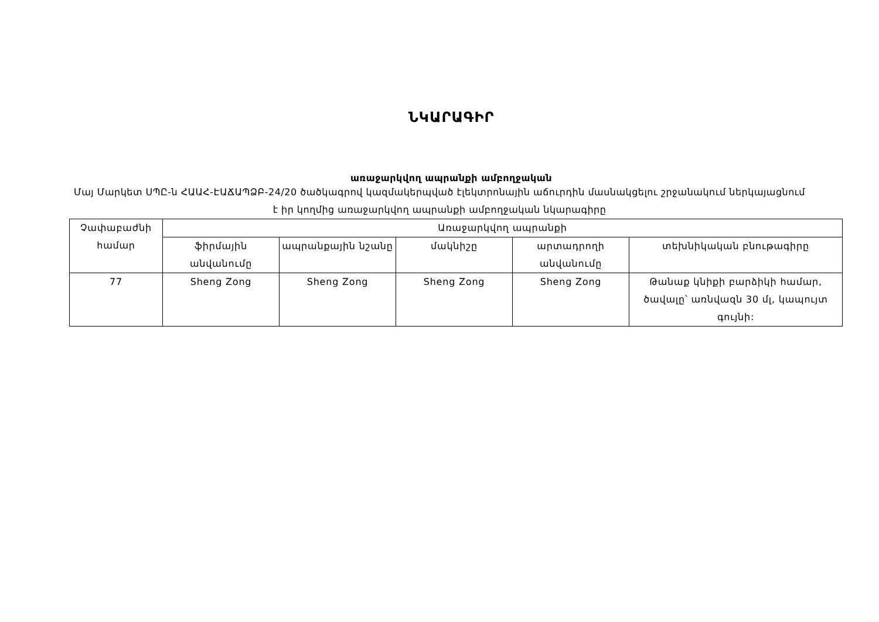ՆԿԱՐԱԳԻՐ
առաջարկվող ապրանքի ամբողջական
Մայ Մարկետ ՍՊԸ-ն ՀԱԱՀ-ԷԱՃԱՊՁԲ-24/20 ծածկագրով կազմակերպված էլեկտրոնային աճուրդին մասնակցելու շրջանակում ներկայացնում է իր կողմից առաջարկվող ապրանքի ամբողջական նկարագիրը
| Չափաբաժնի համար | Առաջարկվող ապրանքի | | | | |
| --- | --- | --- | --- | --- | --- |
| | ֆիրմային անվանումը | ապրանքային նշանը | մակնիշը | արտադրողի անվանումը | տեխնիկական բնութագիրը |
| 77 | Sheng Zong | Sheng Zong | Sheng Zong | Sheng Zong | Թանաք կնիքի բարձիկի համար, ծավալը՝ առնվազն 30 մլ, կապույտ գույնի: |